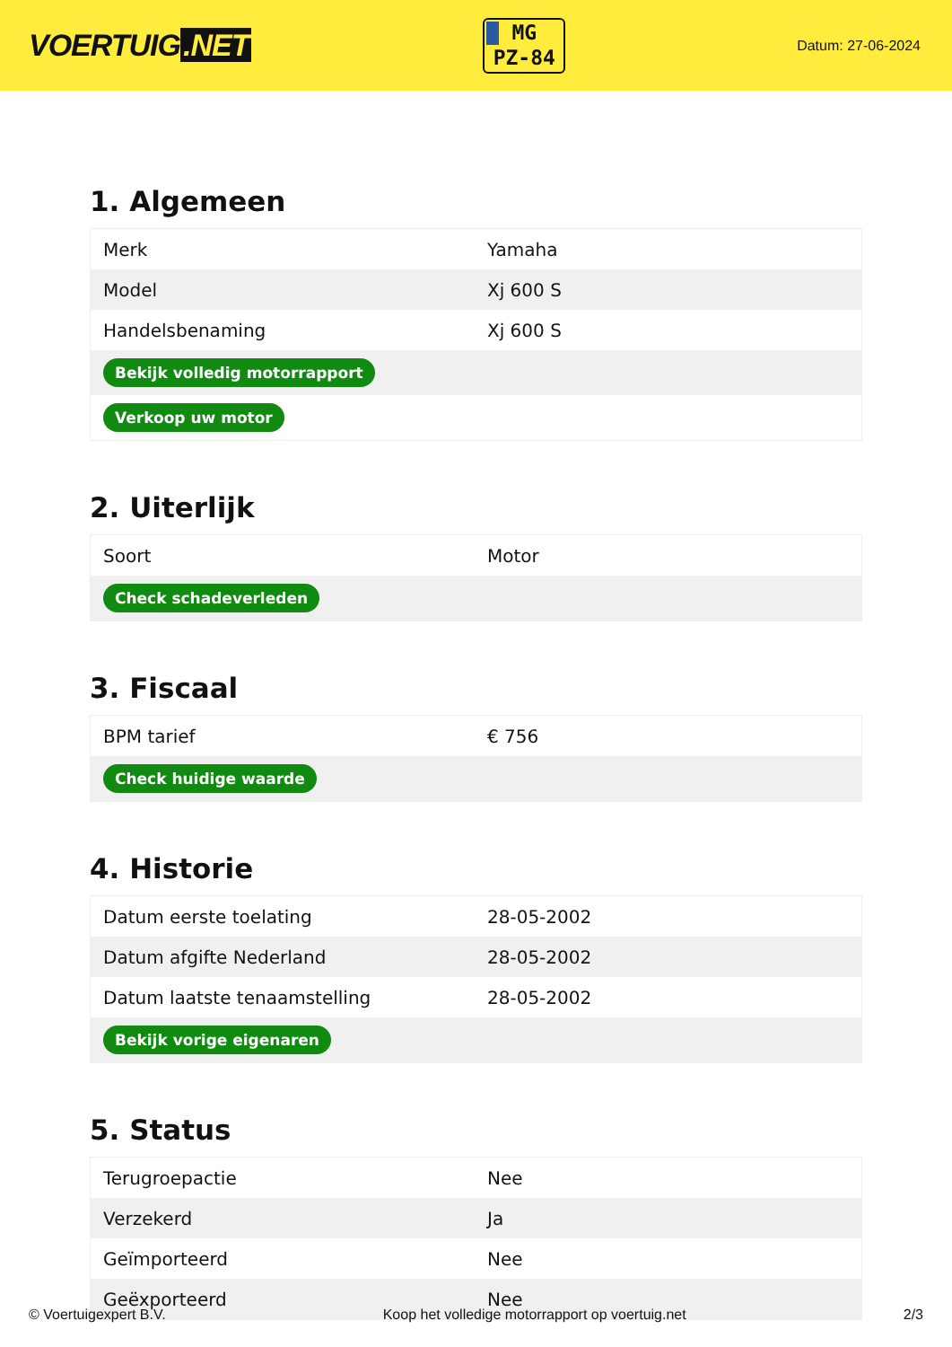VOERTUIG.NET
MG
PZ-84
Datum: 27-06-2024
1. Algemeen
| Merk | Yamaha |
| Model | Xj 600 S |
| Handelsbenaming | Xj 600 S |
| Bekijk volledig motorrapport | |
| Verkoop uw motor | |
2. Uiterlijk
| Soort | Motor |
| Check schadeverleden | |
3. Fiscaal
| BPM tarief | € 756 |
| Check huidige waarde | |
4. Historie
| Datum eerste toelating | 28-05-2002 |
| Datum afgifte Nederland | 28-05-2002 |
| Datum laatste tenaamstelling | 28-05-2002 |
| Bekijk vorige eigenaren | |
5. Status
| Terugroepactie | Nee |
| Verzekerd | Ja |
| Geïmporteerd | Nee |
| Geëxporteerd | Nee |
© Voertuigexpert B.V. Koop het volledige motorrapport op voertuig.net 2/3